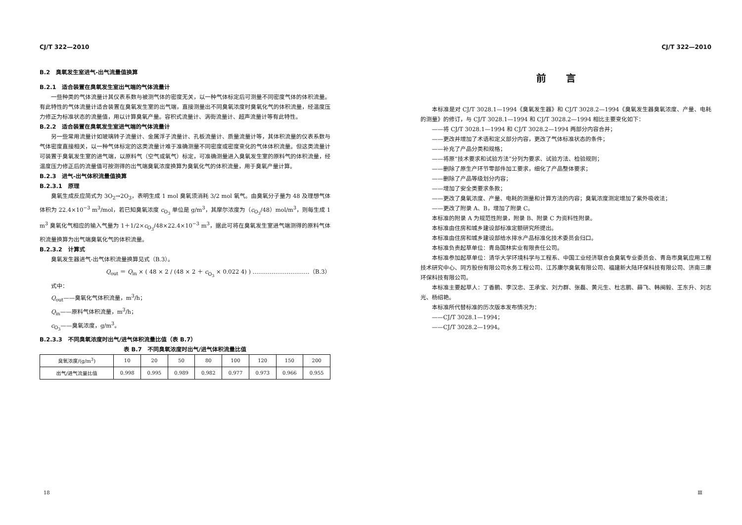CJ/T 322—2010
B.2　臭氧发生室进气-出气流量值换算
B.2.1　适合装置在臭氧发生室出气端的气体流量计
一些种类的气体流量计其仪表系数与被测气体的密度无关，以一种气体标定后可测量不同密度气体的体积流量。有此特性的气体流量计适合装置在臭氧发生室的出气端，直接测量出不同臭氧浓度时臭氧化气的体积流量，经温度压力修正为标准状态的流量值，用以计算臭氧产量。容积式流量计、涡街流量计、超声流量计等有此特性。
B.2.2　适合装置在臭氧发生室进气端的气体流量计
另一些常用流量计如玻璃转子流量计、金属浮子流量计、孔板流量计、质量流量计等，其体积流量的仪表系数与气体密度直接相关，以一种气体标定的这类流量计难于准确测量不同密度或密度变化的气体体积流量。但这类流量计可装置于臭氧发生室的进气端，以原料气（空气或氧气）标定，可准确测量进入臭氧发生室的原料气的体积流量，经温度压力修正后的流量值可按测得的出气端臭氧浓度换算为臭氧化气的体积流量，用于臭氧产量计算。
B.2.3　进气-出气体积流量值换算
B.2.3.1　原理
臭氧生成反应简式为 3O<sub>2</sub>→2O<sub>3</sub>，表明生成 1 mol 臭氧须消耗 3/2 mol 氧气。由臭氧分子量为 48 及理想气体体积为 22.4×10<sup>−3</sup> m<sup>3</sup>/mol，若已知臭氧浓度 c<sub>O<sub>3</sub></sub> 单位是 g/m<sup>3</sup>，其摩尔浓度为（c<sub>O<sub>3</sub></sub>/48）mol/m<sup>3</sup>，则每生成 1 m<sup>3</sup> 臭氧化气相应的输入气量为 1＋1/2×c<sub>O<sub>3</sub></sub>/48×22.4×10<sup>−3</sup> m<sup>3</sup>，据此可将在臭氧发生室进气端测得的原料气体积流量换算为出气端臭氧化气的体积流量。
B.2.3.2　计算式
臭氧发生器进气-出气体积流量换算见式（B.3）。
Q<sub>out</sub> ＝ Q<sub>in</sub> × ( 48 × 2 / (48 × 2 ＋ c<sub>O<sub>3</sub></sub> × 0.022 4) ) …………………………（B.3）
式中：
Q<sub>out</sub>——臭氧化气体积流量，m<sup>3</sup>/h；
Q<sub>in</sub>——原料气体积流量，m<sup>3</sup>/h；
c<sub>O<sub>3</sub></sub>——臭氧浓度，g/m<sup>3</sup>。
B.2.3.3　不同臭氧浓度时出气/进气体积流量比值（表 B.7）
表 B.7　不同臭氧浓度时出气/进气体积流量比值
| 臭氧浓度/(g/m<sup>3</sup>) | 10 | 20 | 50 | 80 | 100 | 120 | 150 | 200 |
| 出气/进气流量比值 | 0.998 | 0.995 | 0.989 | 0.982 | 0.977 | 0.973 | 0.966 | 0.955 |
18
CJ/T 322—2010
前言
本标准是对 CJ/T 3028.1—1994《臭氧发生器》和 CJ/T 3028.2—1994《臭氧发生器臭氧浓度、产量、电耗的测量》的修订，与 CJ/T 3028.1—1994 和 CJ/T 3028.2—1994 相比主要变化如下：
——将 CJ/T 3028.1—1994 和 CJ/T 3028.2—1994 两部分内容合并；
——更改并增加了术语和定义部分内容，更改了气体标准状态的条件；
——补充了产品分类和规格；
——将原“技术要求和试验方法”分列为要求、试验方法、检验规则；
——删除了原生产环节零部件加工要求，细化了产品整体要求；
——删除了产品等级划分内容；
——增加了安全类要求条款；
——更改了臭氧浓度、产量、电耗的测量和计算方法的内容；臭氧浓度测定增加了紫外吸收法；
——更改了附录 A、B，增加了附录 C。
本标准的附录 A 为规范性附录，附录 B、附录 C 为资料性附录。
本标准由住房和城乡建设部标准定额研究所提出。
本标准由住房和城乡建设部给水排水产品标准化技术委员会归口。
本标准负责起草单位：青岛国林实业有限责任公司。
本标准参加起草单位：清华大学环境科学与工程系、中国工业经济联合会臭氧专业委员会、青岛市臭氧应用工程技术研究中心、同方股份有限公司水务工程公司、江苏康尔臭氧有限公司、福建新大陆环保科技有限公司、济南三康环保科技有限公司。
本标准主要起草人：丁香鹏、李汉忠、王承宝、刘力群、张磊、黄元生、杜志鹏、薛飞、韩闽毅、王东升、刘志光、杨绍艳。
本标准所代替标准的历次版本发布情况为：
——CJ/T 3028.1—1994；
——CJ/T 3028.2—1994。
Ⅲ